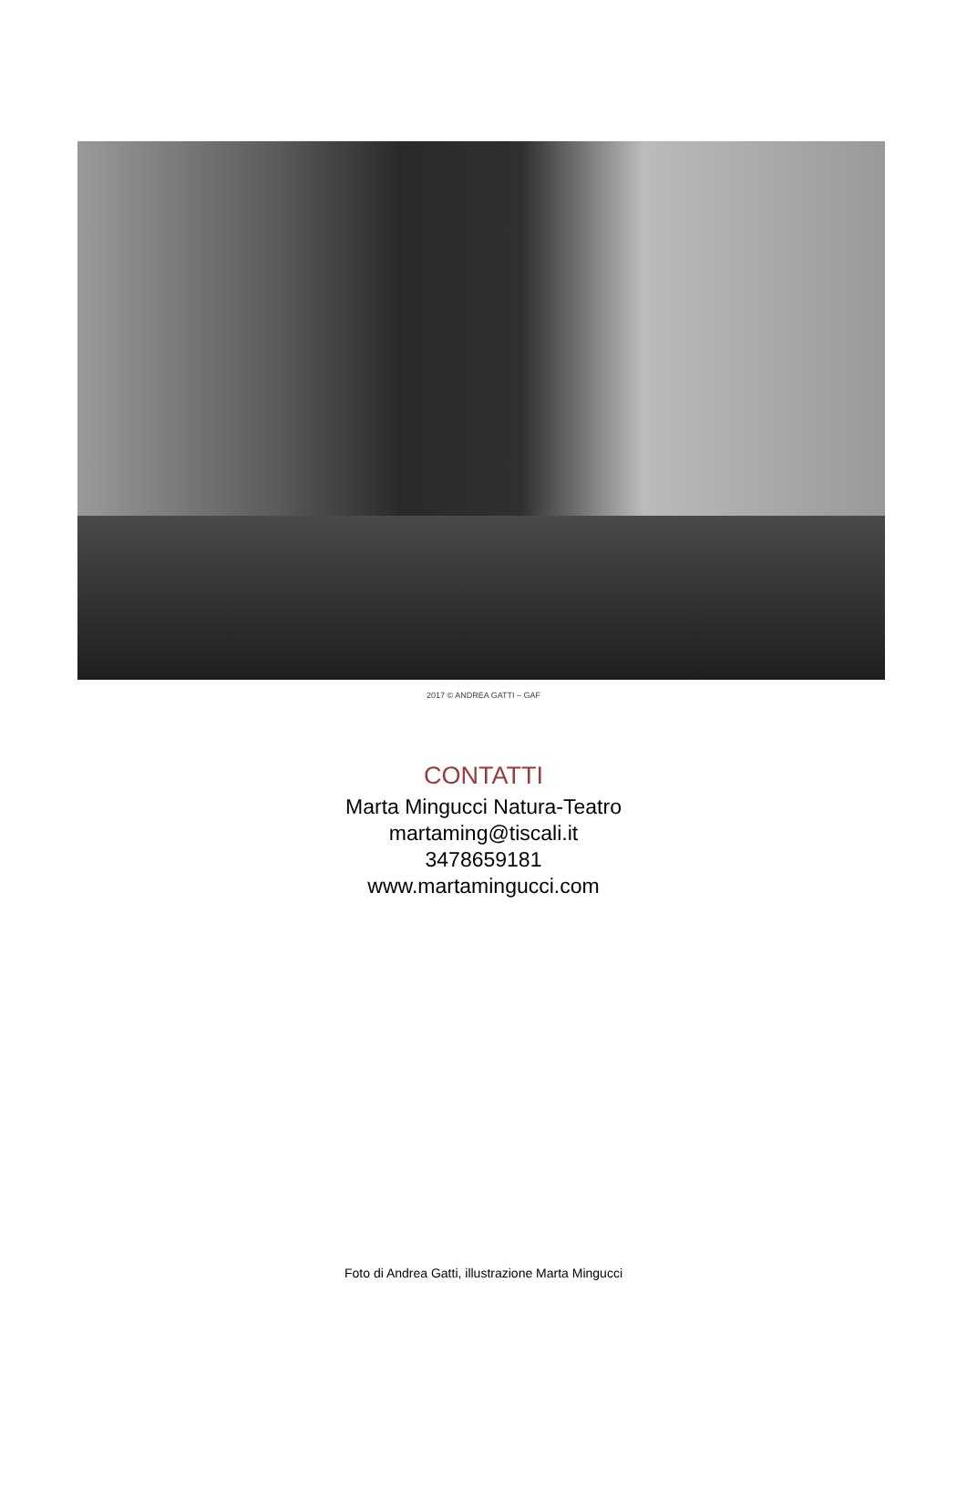2017 © ANDREA GATTI – GAF
CONTATTI
Marta Mingucci Natura-Teatro
martaming@tiscali.it
3478659181
www.martamingucci.com
Foto di Andrea Gatti, illustrazione Marta Mingucci